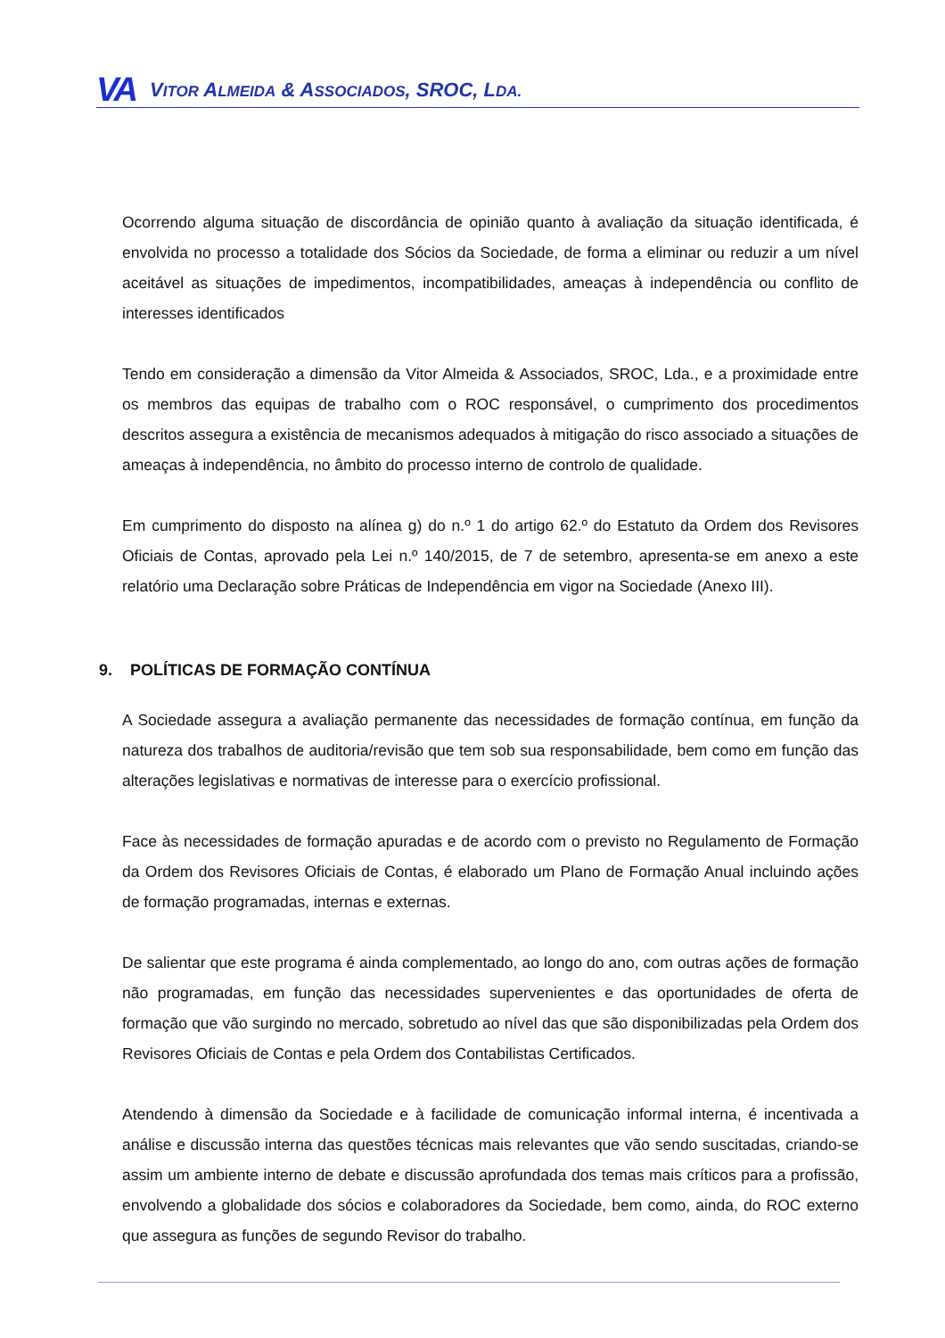VA VITOR ALMEIDA & ASSOCIADOS, SROC, LDA.
Ocorrendo alguma situação de discordância de opinião quanto à avaliação da situação identificada, é envolvida no processo a totalidade dos Sócios da Sociedade, de forma a eliminar ou reduzir a um nível aceitável as situações de impedimentos, incompatibilidades, ameaças à independência ou conflito de interesses identificados
Tendo em consideração a dimensão da Vitor Almeida & Associados, SROC, Lda., e a proximidade entre os membros das equipas de trabalho com o ROC responsável, o cumprimento dos procedimentos descritos assegura a existência de mecanismos adequados à mitigação do risco associado a situações de ameaças à independência, no âmbito do processo interno de controlo de qualidade.
Em cumprimento do disposto na alínea g) do n.º 1 do artigo 62.º do Estatuto da Ordem dos Revisores Oficiais de Contas, aprovado pela Lei n.º 140/2015, de 7 de setembro, apresenta-se em anexo a este relatório uma Declaração sobre Práticas de Independência em vigor na Sociedade (Anexo III).
9. POLÍTICAS DE FORMAÇÃO CONTÍNUA
A Sociedade assegura a avaliação permanente das necessidades de formação contínua, em função da natureza dos trabalhos de auditoria/revisão que tem sob sua responsabilidade, bem como em função das alterações legislativas e normativas de interesse para o exercício profissional.
Face às necessidades de formação apuradas e de acordo com o previsto no Regulamento de Formação da Ordem dos Revisores Oficiais de Contas, é elaborado um Plano de Formação Anual incluindo ações de formação programadas, internas e externas.
De salientar que este programa é ainda complementado, ao longo do ano, com outras ações de formação não programadas, em função das necessidades supervenientes e das oportunidades de oferta de formação que vão surgindo no mercado, sobretudo ao nível das que são disponibilizadas pela Ordem dos Revisores Oficiais de Contas e pela Ordem dos Contabilistas Certificados.
Atendendo à dimensão da Sociedade e à facilidade de comunicação informal interna, é incentivada a análise e discussão interna das questões técnicas mais relevantes que vão sendo suscitadas, criando-se assim um ambiente interno de debate e discussão aprofundada dos temas mais críticos para a profissão, envolvendo a globalidade dos sócios e colaboradores da Sociedade, bem como, ainda, do ROC externo que assegura as funções de segundo Revisor do trabalho.